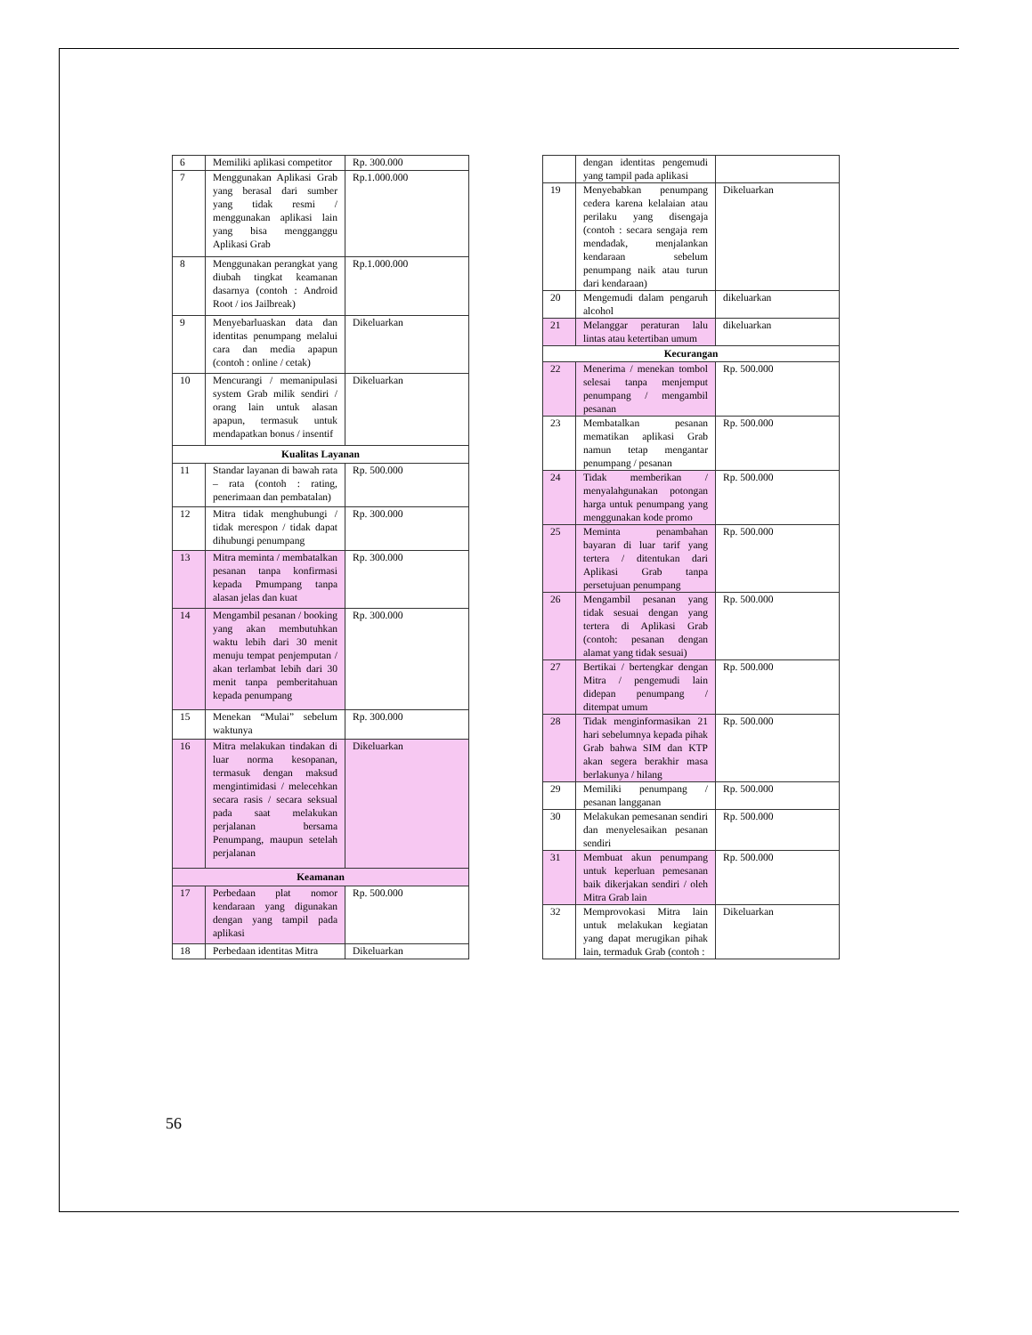| 6 | Memiliki aplikasi competitor | Rp. 300.000 |
| 7 | Menggunakan Aplikasi Grab yang berasal dari sumber yang tidak resmi / menggunakan aplikasi lain yang bisa mengganggu Aplikasi Grab | Rp.1.000.000 |
| 8 | Menggunakan perangkat yang diubah tingkat keamanan dasarnya (contoh : Android Root / ios Jailbreak) | Rp.1.000.000 |
| 9 | Menyebarluaskan data dan identitas penumpang melalui cara dan media apapun (contoh : online / cetak) | Dikeluarkan |
| 10 | Mencurangi / memanipulasi system Grab milik sendiri / orang lain untuk alasan apapun, termasuk untuk mendapatkan bonus / insentif | Dikeluarkan |
| Kualitas Layanan | | |
| 11 | Standar layanan di bawah rata – rata (contoh : rating, penerimaan dan pembatalan) | Rp. 500.000 |
| 12 | Mitra tidak menghubungi / tidak merespon / tidak dapat dihubungi penumpang | Rp. 300.000 |
| 13 | Mitra meminta / membatalkan pesanan tanpa konfirmasi kepada Pmumpang tanpa alasan jelas dan kuat | Rp. 300.000 |
| 14 | Mengambil pesanan / booking yang akan membutuhkan waktu lebih dari 30 menit menuju tempat penjemputan / akan terlambat lebih dari 30 menit tanpa pemberitahuan kepada penumpang | Rp. 300.000 |
| 15 | Menekan “Mulai” sebelum waktunya | Rp. 300.000 |
| 16 | Mitra melakukan tindakan di luar norma kesopanan, termasuk dengan maksud mengintimidasi / melecehkan secara rasis / secara seksual pada saat melakukan perjalanan bersama Penumpang, maupun setelah perjalanan | Dikeluarkan |
| Keamanan | | |
| 17 | Perbedaan plat nomor kendaraan yang digunakan dengan yang tampil pada aplikasi | Rp. 500.000 |
| 18 | Perbedaan identitas Mitra | Dikeluarkan |
| | dengan identitas pengemudi yang tampil pada aplikasi | |
| 19 | Menyebabkan penumpang cedera karena kelalaian atau perilaku yang disengaja (contoh : secara sengaja rem mendadak, menjalankan kendaraan sebelum penumpang naik atau turun dari kendaraan) | Dikeluarkan |
| 20 | Mengemudi dalam pengaruh alcohol | dikeluarkan |
| 21 | Melanggar peraturan lalu lintas atau ketertiban umum | dikeluarkan |
| Kecurangan | | |
| 22 | Menerima / menekan tombol selesai tanpa menjemput penumpang / mengambil pesanan | Rp. 500.000 |
| 23 | Membatalkan pesanan mematikan aplikasi Grab namun tetap mengantar penumpang / pesanan | Rp. 500.000 |
| 24 | Tidak memberikan / menyalahgunakan potongan harga untuk penumpang yang menggunakan kode promo | Rp. 500.000 |
| 25 | Meminta penambahan bayaran di luar tarif yang tertera / ditentukan dari Aplikasi Grab tanpa persetujuan penumpang | Rp. 500.000 |
| 26 | Mengambil pesanan yang tidak sesuai dengan yang tertera di Aplikasi Grab (contoh: pesanan dengan alamat yang tidak sesuai) | Rp. 500.000 |
| 27 | Bertikai / bertengkar dengan Mitra / pengemudi lain didepan penumpang / ditempat umum | Rp. 500.000 |
| 28 | Tidak menginformasikan 21 hari sebelumnya kepada pihak Grab bahwa SIM dan KTP akan segera berakhir masa berlakunya / hilang | Rp. 500.000 |
| 29 | Memiliki penumpang / pesanan langganan | Rp. 500.000 |
| 30 | Melakukan pemesanan sendiri dan menyelesaikan pesanan sendiri | Rp. 500.000 |
| 31 | Membuat akun penumpang untuk keperluan pemesanan baik dikerjakan sendiri / oleh Mitra Grab lain | Rp. 500.000 |
| 32 | Memprovokasi Mitra lain untuk melakukan kegiatan yang dapat merugikan pihak lain, termaduk Grab (contoh : | Dikeluarkan |
56